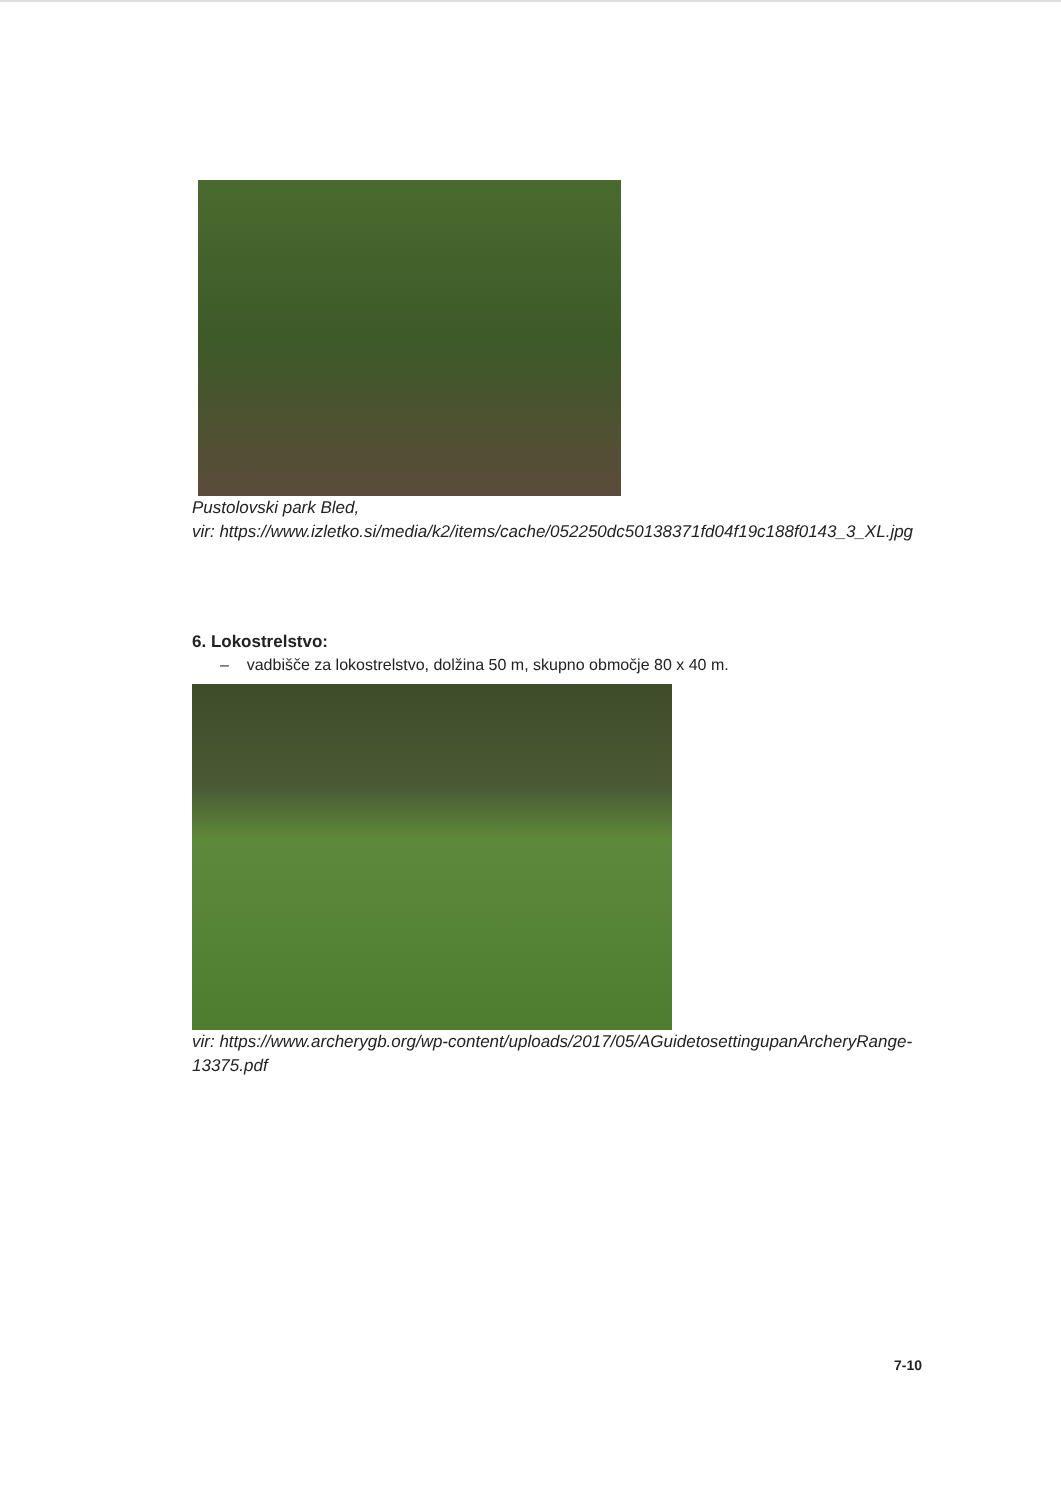Pustolovski park Bled,
vir: https://www.izletko.si/media/k2/items/cache/052250dc50138371fd04f19c188f0143_3_XL.jpg
6. Lokostrelstvo:
– vadbišče za lokostrelstvo, dolžina 50 m, skupno območje 80 x 40 m.
vir: https://www.archerygb.org/wp-content/uploads/2017/05/AGuidetosettingupanArcheryRange-
13375.pdf
7-10